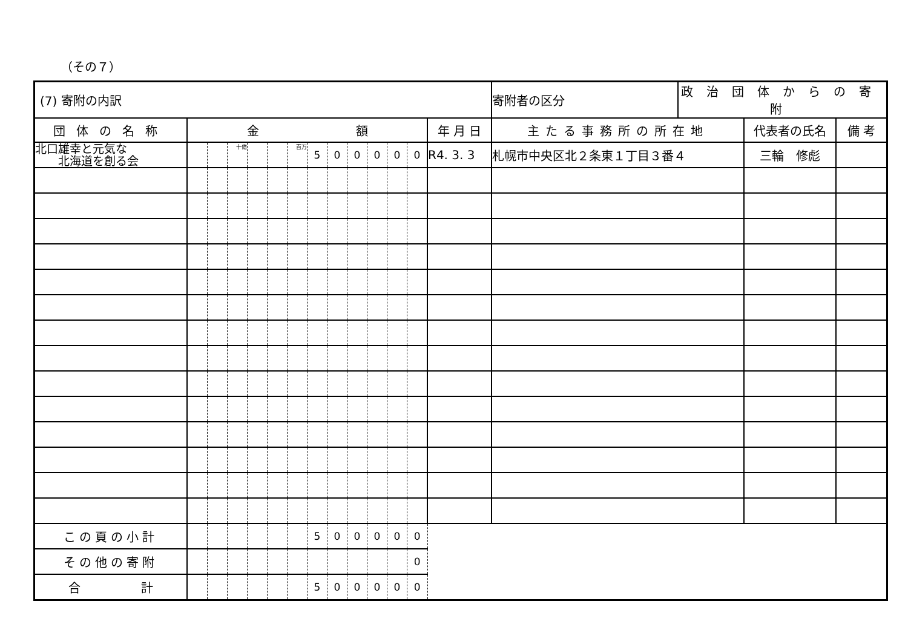（その７）
| (7) 寄附の内訳 | | | | | | | | | | | | | | 寄附者の区分 | 政治団体からの寄附 | | |
| 団体の名称 | 金 額 | | | | | | | | | | | | 年 月 日 | 主たる事務所の所在地 | | 代表者の氏名 | 備 考 |
| 北口雄幸と元気な 北海道を創る会 | | | 十億 | | | 百万 | 5 | 0 | 0 | 0 | 0 | 0 | R4. 3. 3 | 札幌市中央区北２条東１丁目３番４ | | 三輪 修彪 | |
| この頁の小計 | | | | | | | 5 | 0 | 0 | 0 | 0 | 0 | | | | | |
| その他の寄附 | | | | | | | | | | | | 0 | | | | | |
| 合 計 | | | | | | | 5 | 0 | 0 | 0 | 0 | 0 | | | | | |